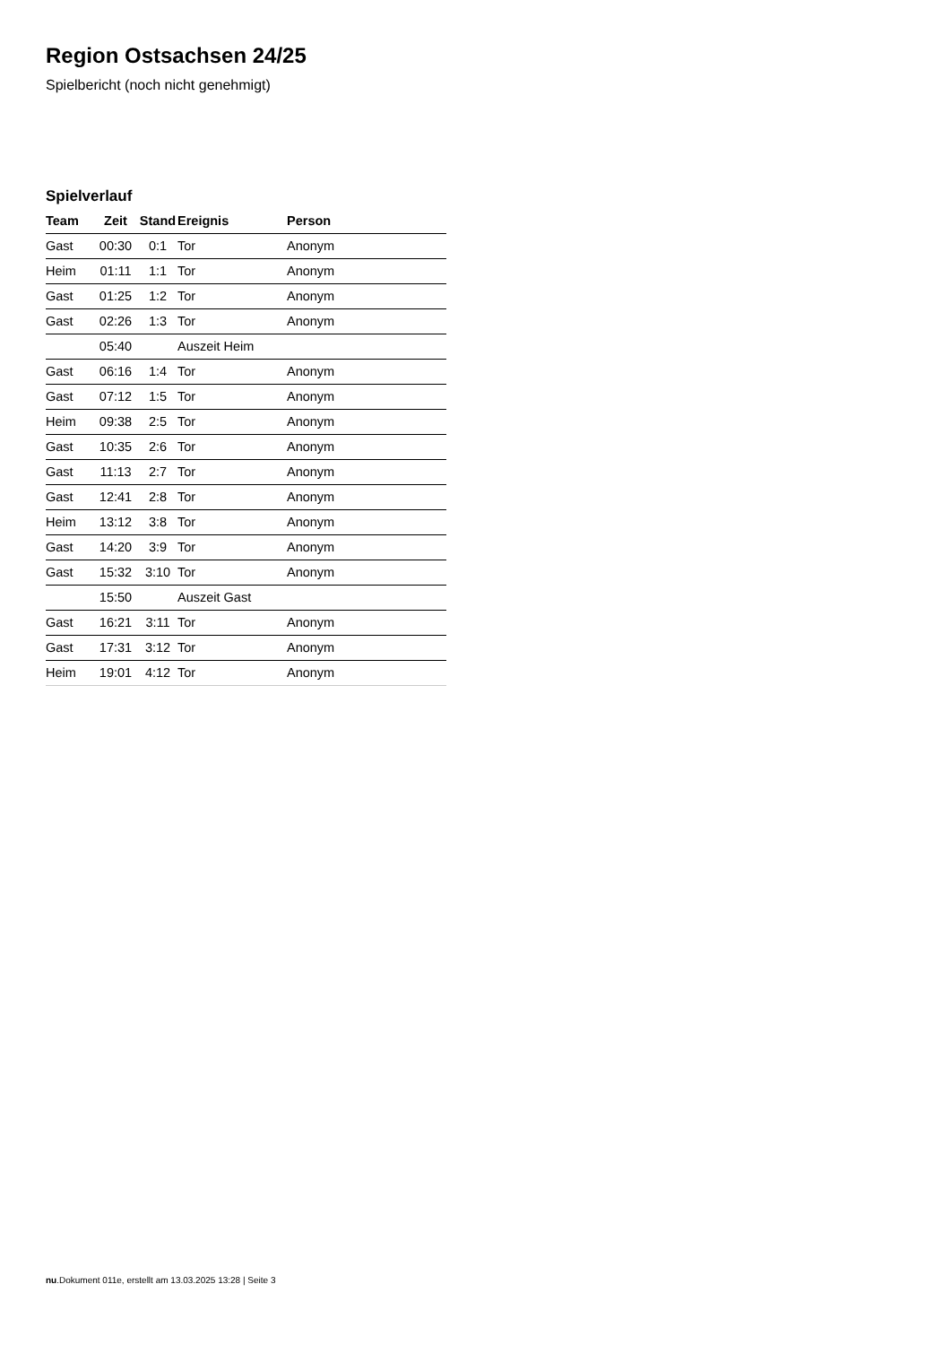Region Ostsachsen 24/25
Spielbericht (noch nicht genehmigt)
Spielverlauf
| Team | Zeit | Stand | Ereignis | Person |
| --- | --- | --- | --- | --- |
| Gast | 00:30 | 0:1 | Tor | Anonym |
| Heim | 01:11 | 1:1 | Tor | Anonym |
| Gast | 01:25 | 1:2 | Tor | Anonym |
| Gast | 02:26 | 1:3 | Tor | Anonym |
| | 05:40 | | Auszeit Heim | |
| Gast | 06:16 | 1:4 | Tor | Anonym |
| Gast | 07:12 | 1:5 | Tor | Anonym |
| Heim | 09:38 | 2:5 | Tor | Anonym |
| Gast | 10:35 | 2:6 | Tor | Anonym |
| Gast | 11:13 | 2:7 | Tor | Anonym |
| Gast | 12:41 | 2:8 | Tor | Anonym |
| Heim | 13:12 | 3:8 | Tor | Anonym |
| Gast | 14:20 | 3:9 | Tor | Anonym |
| Gast | 15:32 | 3:10 | Tor | Anonym |
| | 15:50 | | Auszeit Gast | |
| Gast | 16:21 | 3:11 | Tor | Anonym |
| Gast | 17:31 | 3:12 | Tor | Anonym |
| Heim | 19:01 | 4:12 | Tor | Anonym |
nu.Dokument 011e, erstellt am 13.03.2025 13:28 | Seite 3